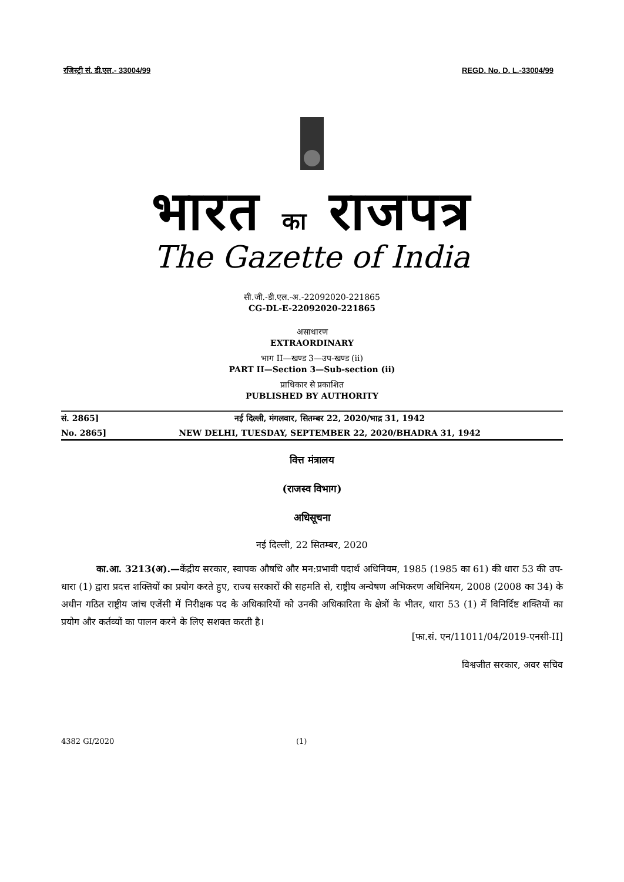रजिस्ट्री सं. डी.एल.- 33004/99 REGD. No. D. L.-33004/99
भारत का राजपत्र
The Gazette of India
सी.जी.-डी.एल.-अ.-22092020-221865
CG-DL-E-22092020-221865
असाधारण
EXTRAORDINARY
भाग II—खण्ड 3—उप-खण्ड (ii)
PART II—Section 3—Sub-section (ii)
प्राधिकार से प्रकाशित
PUBLISHED BY AUTHORITY
सं. 2865] नई दिल्ली, मंगलवार, सितम्बर 22, 2020/भाद्र 31, 1942
No. 2865] NEW DELHI, TUESDAY, SEPTEMBER 22, 2020/BHADRA 31, 1942
वित्त मंत्रालय
(राजस्व विभाग)
अधिसूचना
नई दिल्ली, 22 सितम्बर, 2020
का.आ. 3213(अ).—केंद्रीय सरकार, स्वापक औषधि और मन:प्रभावी पदार्थ अधिनियम, 1985 (1985 का 61) की धारा 53 की उप-धारा (1) द्वारा प्रदत्त शक्तियों का प्रयोग करते हुए, राज्य सरकारों की सहमति से, राष्ट्रीय अन्वेषण अभिकरण अधिनियम, 2008 (2008 का 34) के अधीन गठित राष्ट्रीय जांच एजेंसी में निरीक्षक पद के अधिकारियों को उनकी अधिकारिता के क्षेत्रों के भीतर, धारा 53 (1) में विनिर्दिष्ट शक्तियों का प्रयोग और कर्तव्यों का पालन करने के लिए सशक्त करती है।
[फा.सं. एन/11011/04/2019-एनसी-II]
विश्वजीत सरकार, अवर सचिव
4382 GI/2020 (1)